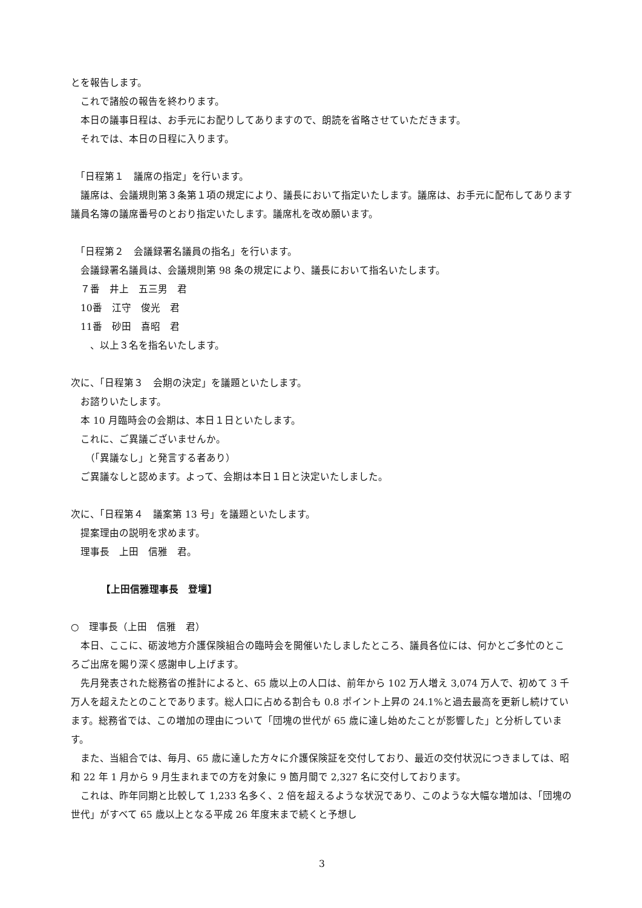とを報告します。
　これで諸般の報告を終わります。
　本日の議事日程は、お手元にお配りしてありますので、朗読を省略させていただきます。
　それでは、本日の日程に入ります。
　「日程第１　議席の指定」を行います。
　議席は、会議規則第３条第１項の規定により、議長において指定いたします。議席は、お手元に配布してあります議員名簿の議席番号のとおり指定いたします。議席札を改め願います。
　「日程第２　会議録署名議員の指名」を行います。
　会議録署名議員は、会議規則第 98 条の規定により、議長において指名いたします。
　７番　井上　五三男　君
　10番　江守　俊光　君
　11番　砂田　喜昭　君
　　、以上３名を指名いたします。
次に、「日程第３　会期の決定」を議題といたします。
　お諮りいたします。
　本 10 月臨時会の会期は、本日１日といたします。
　これに、ご異議ございませんか。
　　（「異議なし」と発言する者あり）
　ご異議なしと認めます。よって、会期は本日１日と決定いたしました。
次に、「日程第４　議案第 13 号」を議題といたします。
　提案理由の説明を求めます。
　理事長　上田　信雅　君。
【上田信雅理事長　登壇】
○　理事長（上田　信雅　君）
　本日、ここに、砺波地方介護保険組合の臨時会を開催いたしましたところ、議員各位には、何かとご多忙のところご出席を賜り深く感謝申し上げます。
　先月発表された総務省の推計によると、65 歳以上の人口は、前年から 102 万人増え 3,074 万人で、初めて 3 千万人を超えたとのことであります。総人口に占める割合も 0.8 ポイント上昇の 24.1%と過去最高を更新し続けています。総務省では、この増加の理由について「団塊の世代が 65 歳に達し始めたことが影響した」と分析しています。
　また、当組合では、毎月、65 歳に達した方々に介護保険証を交付しており、最近の交付状況につきましては、昭和 22 年 1 月から 9 月生まれまでの方を対象に 9 箇月間で 2,327 名に交付しております。
　これは、昨年同期と比較して 1,233 名多く、2 倍を超えるような状況であり、このような大幅な増加は、「団塊の世代」がすべて 65 歳以上となる平成 26 年度末まで続くと予想し
3